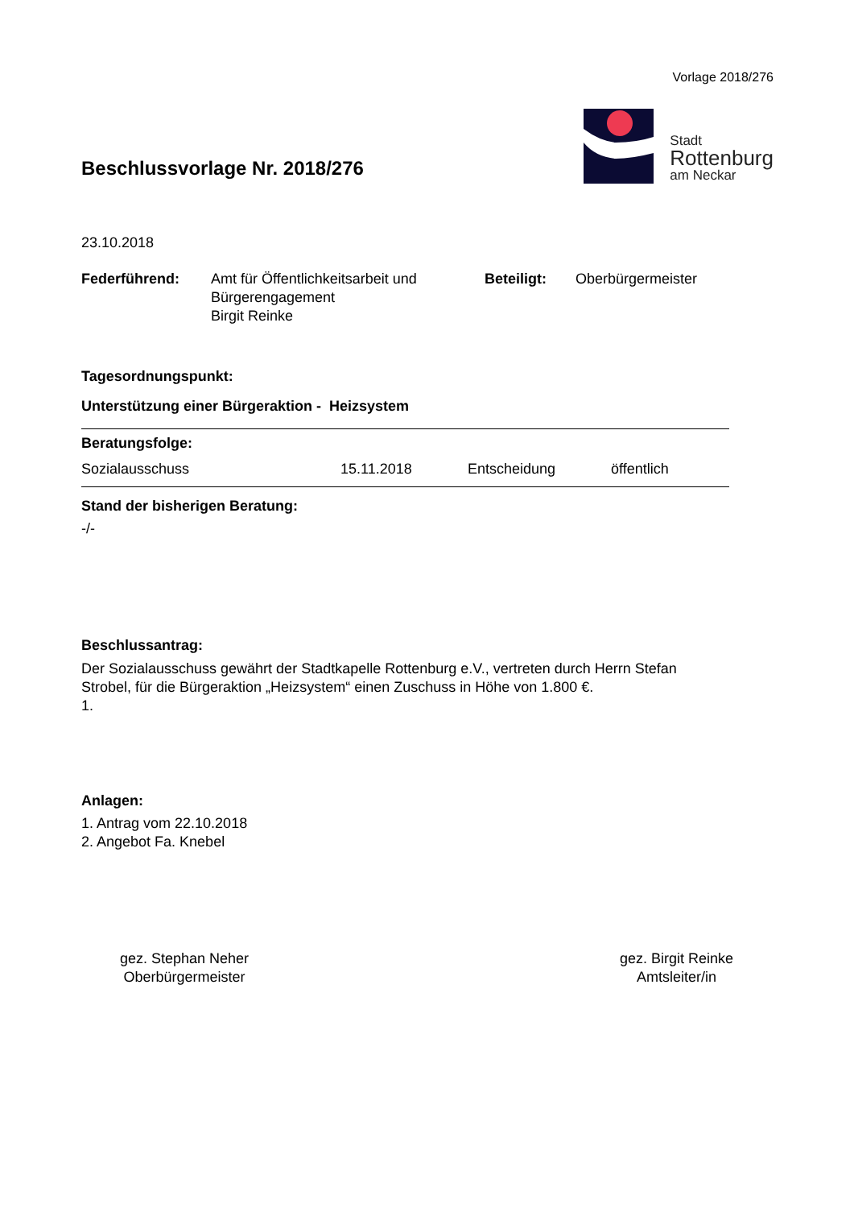Vorlage 2018/276
Beschlussvorlage Nr. 2018/276
Stadt
Rottenburg
am Neckar
23.10.2018
Federführend: Amt für Öffentlichkeitsarbeit und
Bürgerengagement
Birgit Reinke
Beteiligt: Oberbürgermeister
Tagesordnungspunkt:
Unterstützung einer Bürgeraktion - Heizsystem
Beratungsfolge:
Sozialausschuss 15.11.2018 Entscheidung öffentlich
Stand der bisherigen Beratung:
-/-
Beschlussantrag:
Der Sozialausschuss gewährt der Stadtkapelle Rottenburg e.V., vertreten durch Herrn Stefan
Strobel, für die Bürgeraktion „Heizsystem“ einen Zuschuss in Höhe von 1.800 €.
1.
Anlagen:
1. Antrag vom 22.10.2018
2. Angebot Fa. Knebel
gez. Stephan Neher
Oberbürgermeister
gez. Birgit Reinke
Amtsleiter/in